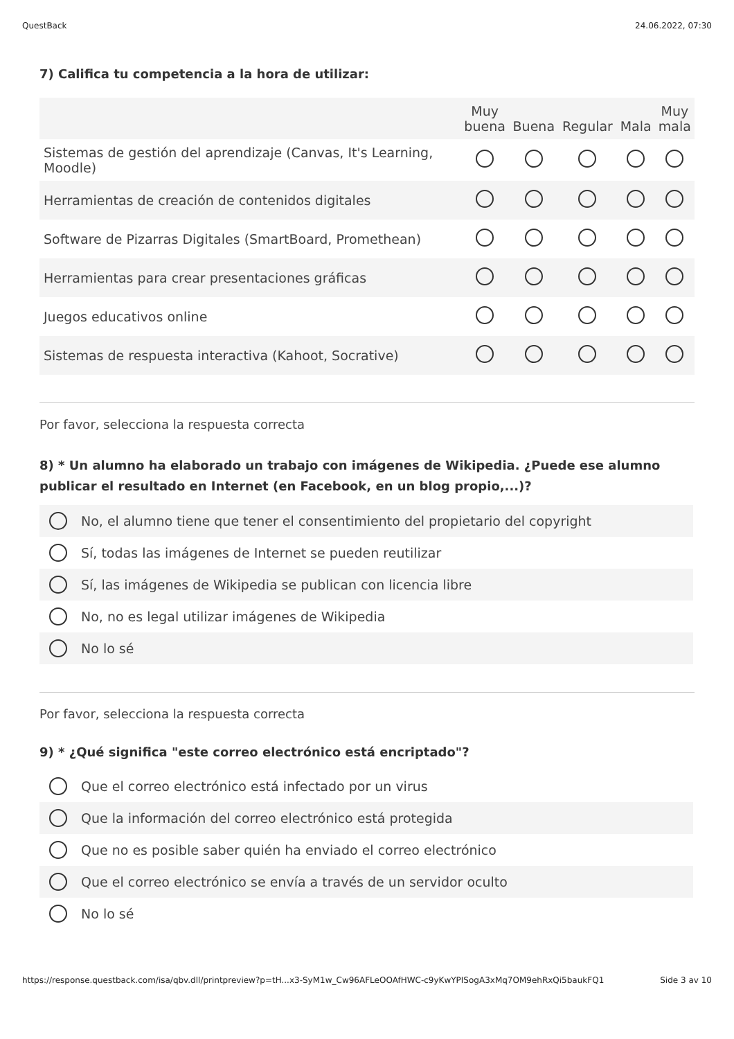QuestBack 24.06.2022, 07:30
7) Califica tu competencia a la hora de utilizar:
| | Muy buena | Buena | Regular | Mala | Muy mala |
| --- | --- | --- | --- | --- | --- |
| Sistemas de gestión del aprendizaje (Canvas, It's Learning, Moodle) | | | | | |
| Herramientas de creación de contenidos digitales | | | | | |
| Software de Pizarras Digitales (SmartBoard, Promethean) | | | | | |
| Herramientas para crear presentaciones gráficas | | | | | |
| Juegos educativos online | | | | | |
| Sistemas de respuesta interactiva (Kahoot, Socrative) | | | | | |
Por favor, selecciona la respuesta correcta
8) * Un alumno ha elaborado un trabajo con imágenes de Wikipedia. ¿Puede ese alumno publicar el resultado en Internet (en Facebook, en un blog propio,...)?
No, el alumno tiene que tener el consentimiento del propietario del copyright
Sí, todas las imágenes de Internet se pueden reutilizar
Sí, las imágenes de Wikipedia se publican con licencia libre
No, no es legal utilizar imágenes de Wikipedia
No lo sé
Por favor, selecciona la respuesta correcta
9) * ¿Qué significa "este correo electrónico está encriptado"?
Que el correo electrónico está infectado por un virus
Que la información del correo electrónico está protegida
Que no es posible saber quién ha enviado el correo electrónico
Que el correo electrónico se envía a través de un servidor oculto
No lo sé
https://response.questback.com/isa/qbv.dll/printpreview?p=tH...x3-SyM1w_Cw96AFLeOOAfHWC-c9yKwYPISogA3xMq7OM9ehRxQi5baukFQ1 Side 3 av 10